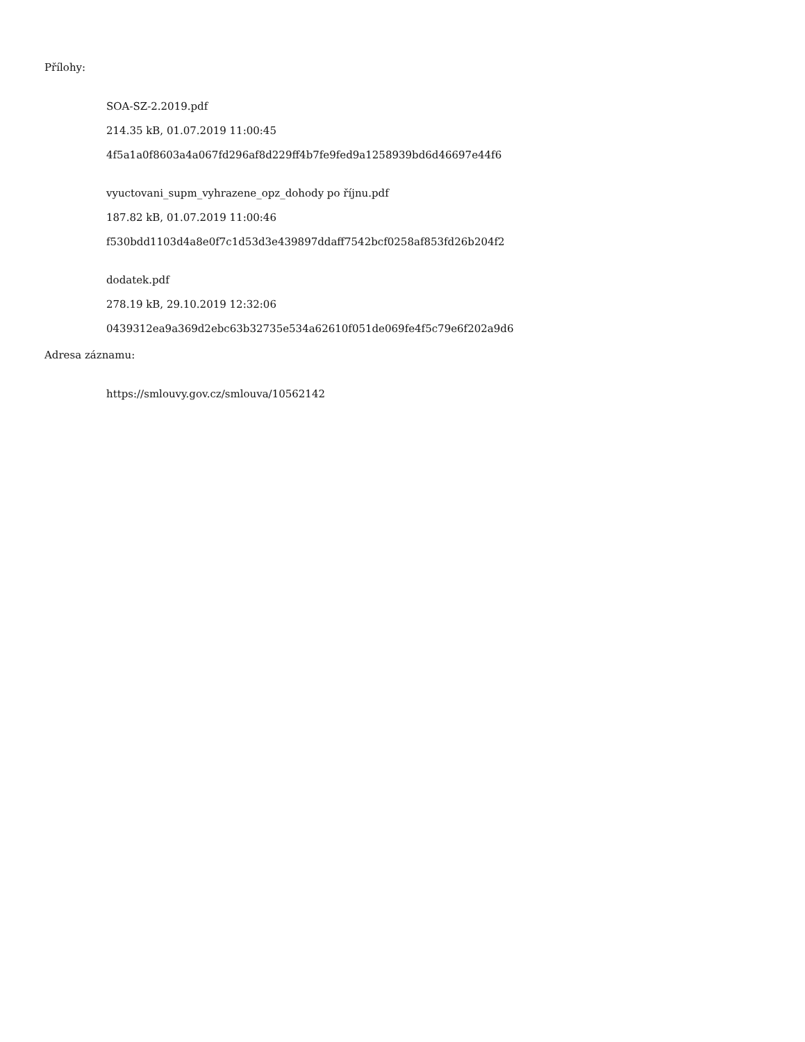Přílohy:
SOA-SZ-2.2019.pdf
214.35 kB, 01.07.2019 11:00:45
4f5a1a0f8603a4a067fd296af8d229ff4b7fe9fed9a1258939bd6d46697e44f6
vyuctovani_supm_vyhrazene_opz_dohody po říjnu.pdf
187.82 kB, 01.07.2019 11:00:46
f530bdd1103d4a8e0f7c1d53d3e439897ddaff7542bcf0258af853fd26b204f2
dodatek.pdf
278.19 kB, 29.10.2019 12:32:06
0439312ea9a369d2ebc63b32735e534a62610f051de069fe4f5c79e6f202a9d6
Adresa záznamu:
https://smlouvy.gov.cz/smlouva/10562142